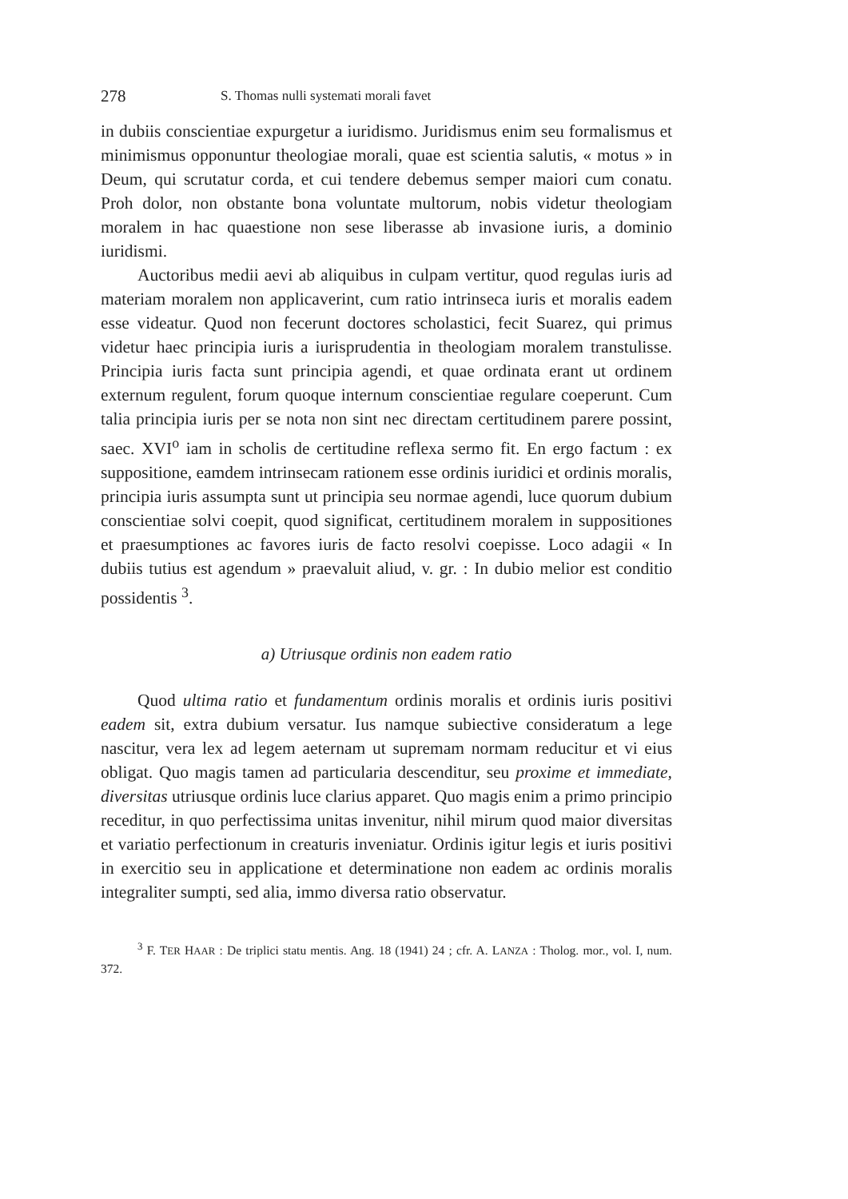278 S. Thomas nulli systemati morali favet
in dubiis conscientiae expurgetur a iuridismo. Juridismus enim seu formalismus et minimismus opponuntur theologiae morali, quae est scientia salutis, « motus » in Deum, qui scrutatur corda, et cui tendere debemus semper maiori cum conatu. Proh dolor, non obstante bona voluntate multorum, nobis videtur theologiam moralem in hac quaestione non sese liberasse ab invasione iuris, a dominio iuridismi.
Auctoribus medii aevi ab aliquibus in culpam vertitur, quod regulas iuris ad materiam moralem non applicaverint, cum ratio intrinseca iuris et moralis eadem esse videatur. Quod non fecerunt doctores scholastici, fecit Suarez, qui primus videtur haec principia iuris a iurisprudentia in theologiam moralem transtulisse. Principia iuris facta sunt principia agendi, et quae ordinata erant ut ordinem externum regulent, forum quoque internum conscientiae regulare coeperunt. Cum talia principia iuris per se nota non sint nec directam certitudinem parere possint, saec. XVI<sup>o</sup> iam in scholis de certitudine reflexa sermo fit. En ergo factum : ex suppositione, eamdem intrinsecam rationem esse ordinis iuridici et ordinis moralis, principia iuris assumpta sunt ut principia seu normae agendi, luce quorum dubium conscientiae solvi coepit, quod significat, certitudinem moralem in suppositiones et praesumptiones ac favores iuris de facto resolvi coepisse. Loco adagii « In dubiis tutius est agendum » praevaluit aliud, v. gr. : In dubio melior est conditio possidentis <sup>3</sup>.
a) Utriusque ordinis non eadem ratio
Quod ultima ratio et fundamentum ordinis moralis et ordinis iuris positivi eadem sit, extra dubium versatur. Ius namque subiective consideratum a lege nascitur, vera lex ad legem aeternam ut supremam normam reducitur et vi eius obligat. Quo magis tamen ad particularia descenditur, seu proxime et immediate, diversitas utriusque ordinis luce clarius apparet. Quo magis enim a primo principio receditur, in quo perfectissima unitas invenitur, nihil mirum quod maior diversitas et variatio perfectionum in creaturis inveniatur. Ordinis igitur legis et iuris positivi in exercitio seu in applicatione et determinatione non eadem ac ordinis moralis integraliter sumpti, sed alia, immo diversa ratio observatur.
<sup>3</sup> F. TER HAAR : De triplici statu mentis. Ang. 18 (1941) 24 ; cfr. A. LANZA : Tholog. mor., vol. I, num. 372.